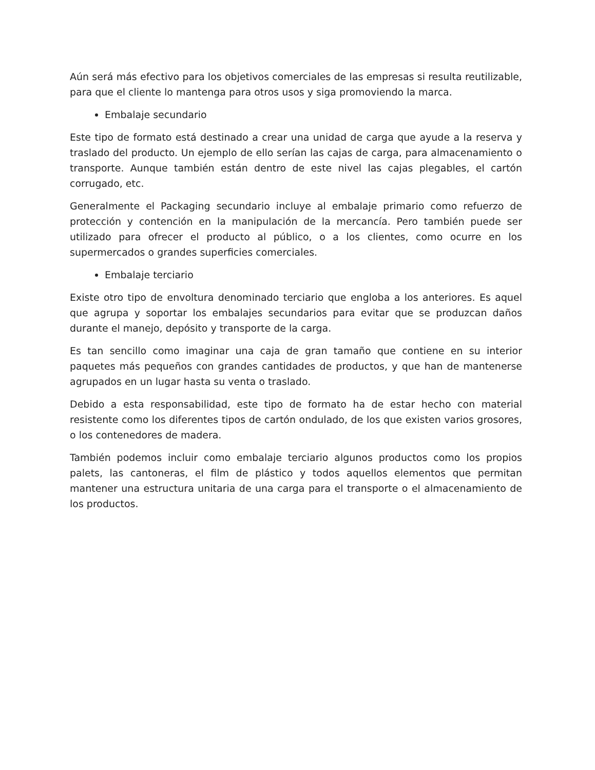Aún será más efectivo para los objetivos comerciales de las empresas si resulta reutilizable, para que el cliente lo mantenga para otros usos y siga promoviendo la marca.
Embalaje secundario
Este tipo de formato está destinado a crear una unidad de carga que ayude a la reserva y traslado del producto. Un ejemplo de ello serían las cajas de carga, para almacenamiento o transporte. Aunque también están dentro de este nivel las cajas plegables, el cartón corrugado, etc.
Generalmente el Packaging secundario incluye al embalaje primario como refuerzo de protección y contención en la manipulación de la mercancía. Pero también puede ser utilizado para ofrecer el producto al público, o a los clientes, como ocurre en los supermercados o grandes superficies comerciales.
Embalaje terciario
Existe otro tipo de envoltura denominado terciario que engloba a los anteriores. Es aquel que agrupa y soportar los embalajes secundarios para evitar que se produzcan daños durante el manejo, depósito y transporte de la carga.
Es tan sencillo como imaginar una caja de gran tamaño que contiene en su interior paquetes más pequeños con grandes cantidades de productos, y que han de mantenerse agrupados en un lugar hasta su venta o traslado.
Debido a esta responsabilidad, este tipo de formato ha de estar hecho con material resistente como los diferentes tipos de cartón ondulado, de los que existen varios grosores, o los contenedores de madera.
También podemos incluir como embalaje terciario algunos productos como los propios palets, las cantoneras, el film de plástico y todos aquellos elementos que permitan mantener una estructura unitaria de una carga para el transporte o el almacenamiento de los productos.